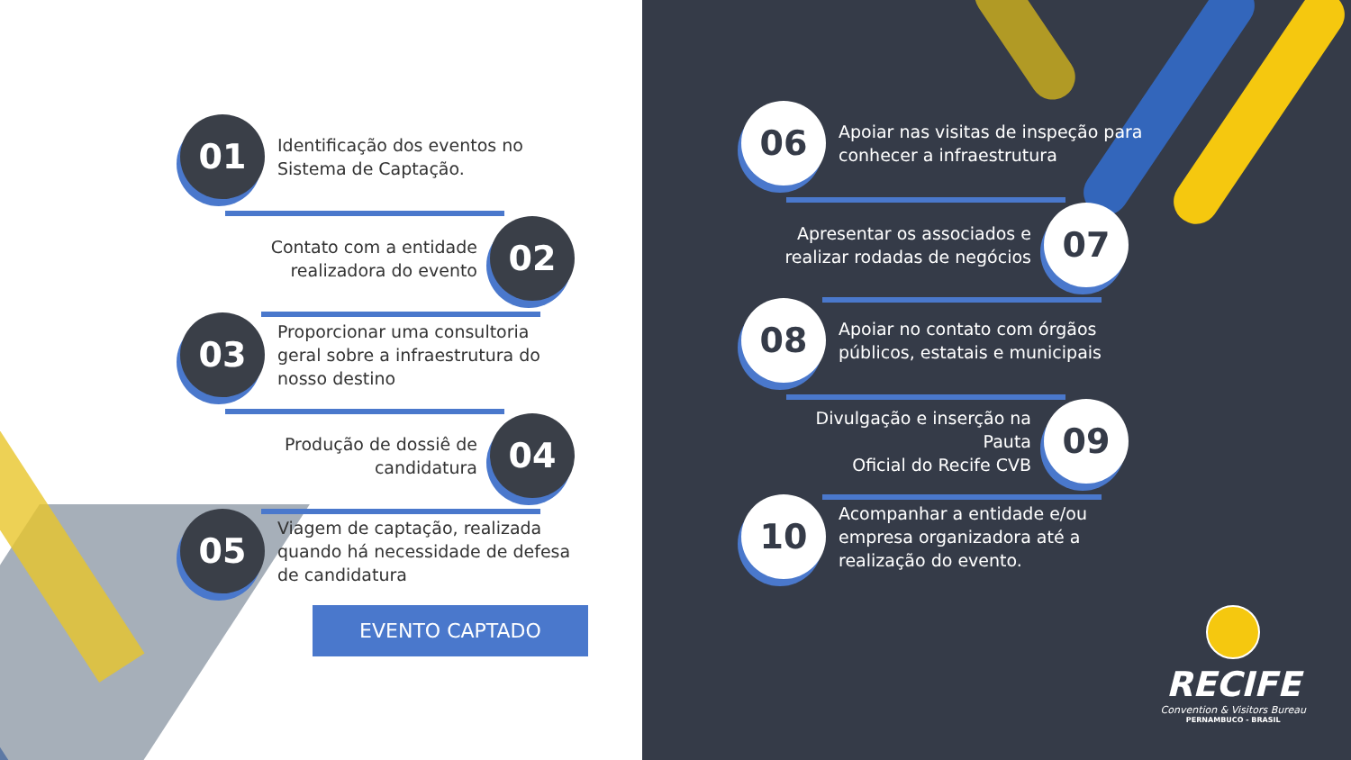01
Identificação dos eventos no
Sistema de Captação.
Contato com a entidade
realizadora do evento
02
03
Proporcionar uma consultoria
geral sobre a infraestrutura do
nosso destino
Produção de dossiê de
candidatura
04
05
Viagem de captação, realizada
quando há necessidade de defesa
de candidatura
EVENTO CAPTADO
06
Apoiar nas visitas de inspeção para
conhecer a infraestrutura
Apresentar os associados e
realizar rodadas de negócios
07
08
Apoiar no contato com órgãos
públicos, estatais e municipais
Divulgação e inserção na Pauta
Oficial do Recife CVB
09
10
Acompanhar a entidade e/ou
empresa organizadora até a
realização do evento.
RECIFE
Convention & Visitors Bureau
PERNAMBUCO - BRASIL